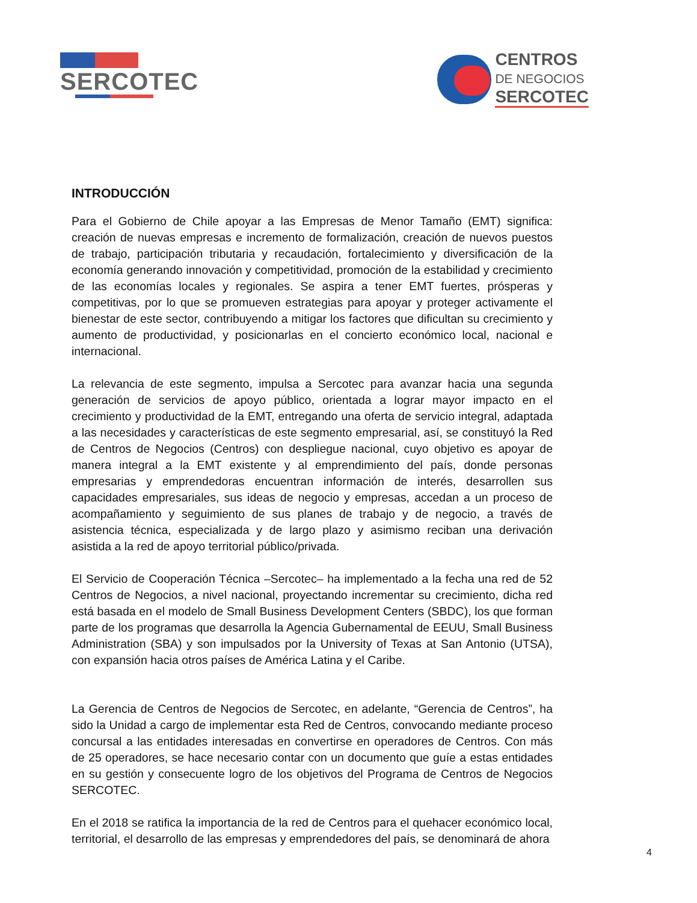SERCOTEC
CENTROS
DE NEGOCIOS
SERCOTEC
INTRODUCCIÓN
Para el Gobierno de Chile apoyar a las Empresas de Menor Tamaño (EMT) significa: creación de nuevas empresas e incremento de formalización, creación de nuevos puestos de trabajo, participación tributaria y recaudación, fortalecimiento y diversificación de la economía generando innovación y competitividad, promoción de la estabilidad y crecimiento de las economías locales y regionales. Se aspira a tener EMT fuertes, prósperas y competitivas, por lo que se promueven estrategias para apoyar y proteger activamente el bienestar de este sector, contribuyendo a mitigar los factores que dificultan su crecimiento y aumento de productividad, y posicionarlas en el concierto económico local, nacional e internacional.
La relevancia de este segmento, impulsa a Sercotec para avanzar hacia una segunda generación de servicios de apoyo público, orientada a lograr mayor impacto en el crecimiento y productividad de la EMT, entregando una oferta de servicio integral, adaptada a las necesidades y características de este segmento empresarial, así, se constituyó la Red de Centros de Negocios (Centros) con despliegue nacional, cuyo objetivo es apoyar de manera integral a la EMT existente y al emprendimiento del país, donde personas empresarias y emprendedoras encuentran información de interés, desarrollen sus capacidades empresariales, sus ideas de negocio y empresas, accedan a un proceso de acompañamiento y seguimiento de sus planes de trabajo y de negocio, a través de asistencia técnica, especializada y de largo plazo y asimismo reciban una derivación asistida a la red de apoyo territorial público/privada.
El Servicio de Cooperación Técnica –Sercotec– ha implementado a la fecha una red de 52 Centros de Negocios, a nivel nacional, proyectando incrementar su crecimiento, dicha red está basada en el modelo de Small Business Development Centers (SBDC), los que forman parte de los programas que desarrolla la Agencia Gubernamental de EEUU, Small Business Administration (SBA) y son impulsados por la University of Texas at San Antonio (UTSA), con expansión hacia otros países de América Latina y el Caribe.
La Gerencia de Centros de Negocios de Sercotec, en adelante, “Gerencia de Centros”, ha sido la Unidad a cargo de implementar esta Red de Centros, convocando mediante proceso concursal a las entidades interesadas en convertirse en operadores de Centros. Con más de 25 operadores, se hace necesario contar con un documento que guíe a estas entidades en su gestión y consecuente logro de los objetivos del Programa de Centros de Negocios SERCOTEC.
En el 2018 se ratifica la importancia de la red de Centros para el quehacer económico local, territorial, el desarrollo de las empresas y emprendedores del país, se denominará de ahora
4